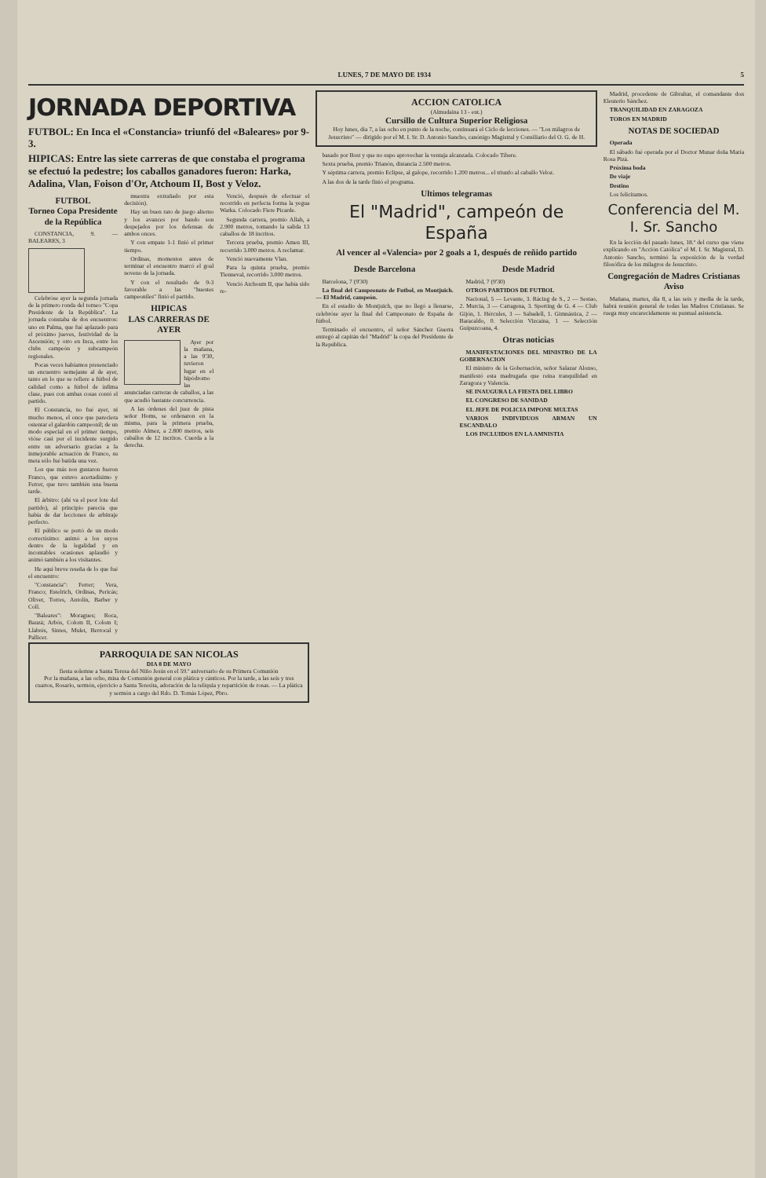LUNES, 7 DE MAYO DE 1934 5
JORNADA DEPORTIVA
FUTBOL: En Inca el «Constancia» triunfó del «Baleares» por 9-3.
HIPICAS: Entre las siete carreras de que constaba el programa se efectuó la pedestre; los caballos ganadores fueron: Harka, Adalina, Vlan, Foison d'Or, Atchoum II, Bost y Veloz.
FUTBOL
Torneo Copa Presidente de la República
CONSTANCIA, 9. — BALEARES, 3
Celebróse ayer la segunda jornada de la primero ronda del torneo "Copa Presidente de la República". La jornada constaba de dos encuentros: uno en Palma, que fué aplazado para el próximo jueves, festividad de la Ascensión; y otro en Inca, entre los clubs campeón y subcampeón regionales.
Pocas veces habíamos presenciado un encuentro semejante al de ayer, tanto en lo que se refiere a fútbol de calidad como a fútbol de ínfima clase, pues con ambas cosas contó el partido.
El Constancia, no fué ayer, ni mucho menos, el once que pareciera ostentar el galardón campeonil; de un modo especial en el primer tiempo, vióse casi por el incidente surgido entre un adversario gracias a la inmejorable actuación de Franco, su meta sólo fué batida una vez.
Los que más nos gustaron fueron Franco, que estuvo acertadísimo y Ferrer, que tuvo también una buena tarde.
El árbitro: (ahí va el peor lote del partido), al principio parecía que había de dar lecciones de arbitraje perfecto.
El público se portó de un modo correctísimo: animó a los suyos dentro de la legalidad y en incontables ocasiones aplaudió y animó también a los visitantes.
He aquí breve reseña de lo que fué el encuentro:
"Constancia": Ferrer; Vera, Franco; Estelrich, Ordinas, Pericás; Oliver, Torres, Antolín, Barber y Coll.
"Baleares": Moragues; Roca, Bauzá; Arbós, Colom II, Colom I; Llabrés, Sintes, Mulet, Berrocal y Pallicer.
muestra extrañado por esta decisión).
Hay un buen rato de juego alterno y los avances por bando son despejados por los defensas de ambos onces.
Y con empate 1-1 finió el primer tiempo.
Ordinas, momentos antes de terminar el encuentro marcó el goal noveno de la jornada.
Y con el resultado de 9-3 favorable a las "huestes campeoniles" finió el partido.
HIPICAS
LAS CARRERAS DE AYER
Ayer por la mañana, a las 9'30, tuvieron lugar en el hipódromo las anunciadas carreras de caballos, a las que acudió bastante concurrencia.
A las órdenes del juez de pista señor Homs, se ordenaron en la misma, para la primera prueba, premio Almez, a 2.800 metros, seis caballos de 12 incritos. Cuerda a la derecha.
Venció, después de efectuar el recorrido en perfecta forma la yegua Warka. Colocado Fiere Picarde.
Segunda carrera, premio Allah, a 2.900 metros, tomando la salida 13 caballos de 18 incritos.
Tercera prueba, premio Amen III, recorrido 3.000 metros. A reclamar.
Venció nuevamente Vlan.
Para la quinta prueba, premio Tienneval, recorrido 3.000 metros.
Venció Atchoum II, que había sido re-
PARROQUIA DE SAN NICOLAS
DIA 8 DE MAYO
fiesta solemne a Santa Teresa del Niño Jesús en el 59.º aniversario de su Primera Comunión
Por la mañana, a las ocho, misa de Comunión general con plática y cánticos. Por la tarde, a las seis y tres cuartos, Rosario, sermón, ejercicio a Santa Teresita, adoración de la reliquia y repartición de rosas. — La plática y sermón a cargo del Rdo. D. Tomás López, Pbro.
ACCION CATOLICA
(Almudaina 13 - ent.)
Cursillo de Cultura Superior Religiosa
Hoy lunes, día 7, a las ocho en punto de la noche, continuará el Ciclo de lecciones. — "Los milagros de Jesucristo" — dirigido por el M. I. Sr. D. Antonio Sancho, canónigo Magistral y Consiliario del O. G. de H.
basado por Bost y que no supo aprovechar la ventaja alcanzada. Colocado Tíbere.
Sexta prueba, premio Trianón, distancia 2.500 metros.
Y séptima carrera, premio Eclipse, al galope, recorrido 1.200 metros... el triunfo al caballo Veloz.
A las dos de la tarde finió el programa.
Ultimos telegramas
El "Madrid", campeón de España
Al vencer al «Valencia» por 2 goals a 1, después de reñido partido
Desde Barcelona
Barcelona, 7 (9'30)
La final del Campeonato de Futbol, en Montjuich. — El Madrid, campeón.
En el estadio de Montjuich, que no llegó a llenarse, celebróse ayer la final del Campeonato de España de fútbol.
Terminado el encuentro, el señor Sánchez Guerra entregó al capitán del "Madrid" la copa del Presidente de la República.
Desde Madrid
Madrid, 7 (9'30)
OTROS PARTIDOS DE FUTBOL
Nacional, 5 — Levante, 3. Rácing de S., 2 — Sestao, 2. Murcia, 3 — Cartagena, 3. Sporting de G. 4 — Club Gijón, 1. Hércules, 3 — Sabadell, 1. Gimnástica, 2 — Baracaldo, 0. Selección Vizcaína, 1 — Selección Guipuzcoana, 4.
Otras noticias
MANIFESTACIONES DEL MINISTRO DE LA GOBERNACION
El ministro de la Gobernación, señor Salazar Alonso, manifestó esta madrugada que reina tranquilidad en Zaragoza y Valencia.
SE INAUGURA LA FIESTA DEL LIBRO
EL CONGRESO DE SANIDAD
EL JEFE DE POLICIA IMPONE MULTAS
VARIOS INDIVIDUOS ARMAN UN ESCANDALO
LOS INCLUIDOS EN LA AMNISTIA
Madrid, procedente de Gibraltar, el comandante don Eleuterio Sánchez.
TRANQUILIDAD EN ZARAGOZA
TOROS EN MADRID
NOTAS DE SOCIEDAD
Operada
El sábado fué operada por el Doctor Munar doña María Rosa Pizá.
Próxima boda
De viaje
Destino
Los felicitamos.
Conferencia del M. I. Sr. Sancho
En la lección del pasado lunes, 18.º del curso que viene explicando en "Acción Católica" el M. I. Sr. Magistral, D. Antonio Sancho, terminó la exposición de la verdad filosófica de los milagros de Jesucristo.
Congregación de Madres Cristianas
Aviso
Mañana, martes, día 8, a las seis y media de la tarde, habrá reunión general de todas las Madres Cristianas. Se ruega muy encarecidamente su puntual asistencia.